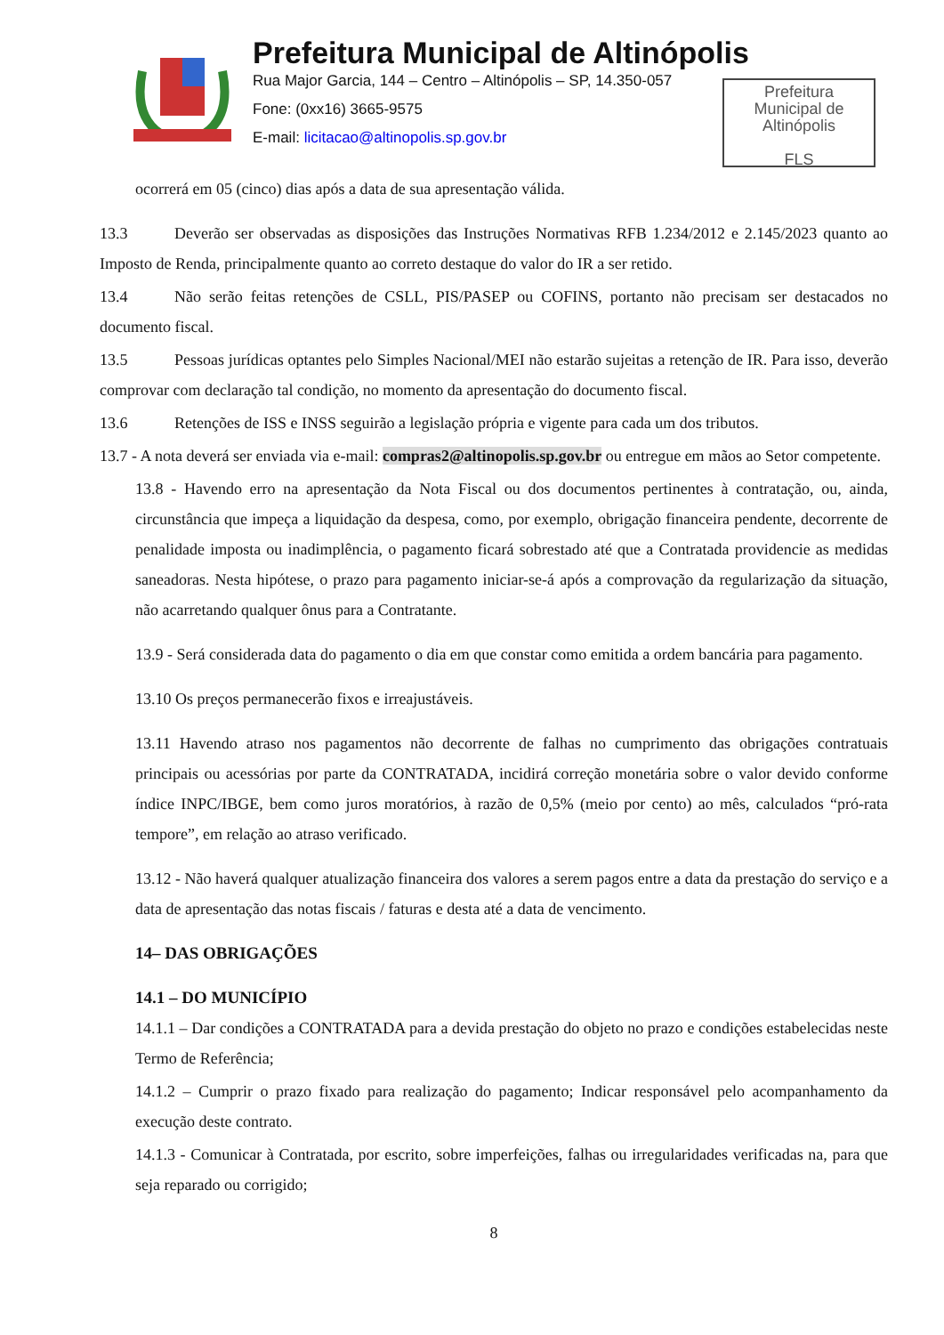Prefeitura Municipal de Altinópolis
Rua Major Garcia, 144 – Centro – Altinópolis – SP, 14.350-057
Fone: (0xx16) 3665-9575
E-mail: licitacao@altinopolis.sp.gov.br
Prefeitura
Municipal de
Altinópolis
FLS
ocorrerá em 05 (cinco) dias após a data de sua apresentação válida.
13.3 Deverão ser observadas as disposições das Instruções Normativas RFB 1.234/2012 e 2.145/2023 quanto ao Imposto de Renda, principalmente quanto ao correto destaque do valor do IR a ser retido.
13.4 Não serão feitas retenções de CSLL, PIS/PASEP ou COFINS, portanto não precisam ser destacados no documento fiscal.
13.5 Pessoas jurídicas optantes pelo Simples Nacional/MEI não estarão sujeitas a retenção de IR. Para isso, deverão comprovar com declaração tal condição, no momento da apresentação do documento fiscal.
13.6 Retenções de ISS e INSS seguirão a legislação própria e vigente para cada um dos tributos.
13.7 - A nota deverá ser enviada via e-mail: compras2@altinopolis.sp.gov.br ou entregue em mãos ao Setor competente.
13.8 - Havendo erro na apresentação da Nota Fiscal ou dos documentos pertinentes à contratação, ou, ainda, circunstância que impeça a liquidação da despesa, como, por exemplo, obrigação financeira pendente, decorrente de penalidade imposta ou inadimplência, o pagamento ficará sobrestado até que a Contratada providencie as medidas saneadoras. Nesta hipótese, o prazo para pagamento iniciar-se-á após a comprovação da regularização da situação, não acarretando qualquer ônus para a Contratante.
13.9 - Será considerada data do pagamento o dia em que constar como emitida a ordem bancária para pagamento.
13.10 Os preços permanecerão fixos e irreajustáveis.
13.11 Havendo atraso nos pagamentos não decorrente de falhas no cumprimento das obrigações contratuais principais ou acessórias por parte da CONTRATADA, incidirá correção monetária sobre o valor devido conforme índice INPC/IBGE, bem como juros moratórios, à razão de 0,5% (meio por cento) ao mês, calculados “pró-rata tempore”, em relação ao atraso verificado.
13.12 - Não haverá qualquer atualização financeira dos valores a serem pagos entre a data da prestação do serviço e a data de apresentação das notas fiscais / faturas e desta até a data de vencimento.
14– DAS OBRIGAÇÕES
14.1 – DO MUNICÍPIO
14.1.1 – Dar condições a CONTRATADA para a devida prestação do objeto no prazo e condições estabelecidas neste Termo de Referência;
14.1.2 – Cumprir o prazo fixado para realização do pagamento; Indicar responsável pelo acompanhamento da execução deste contrato.
14.1.3 - Comunicar à Contratada, por escrito, sobre imperfeições, falhas ou irregularidades verificadas na, para que seja reparado ou corrigido;
8